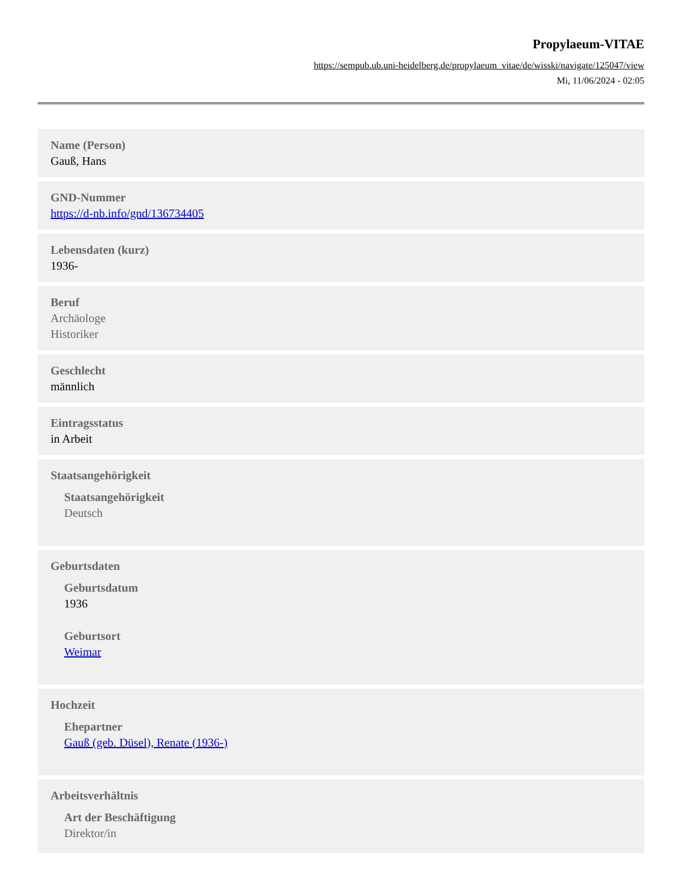Propylaeum-VITAE
https://sempub.ub.uni-heidelberg.de/propylaeum_vitae/de/wisski/navigate/125047/view
Mi, 11/06/2024 - 02:05
Name (Person)
Gauß, Hans
GND-Nummer
https://d-nb.info/gnd/136734405
Lebensdaten (kurz)
1936-
Beruf
Archäologe
Historiker
Geschlecht
männlich
Eintragsstatus
in Arbeit
Staatsangehörigkeit
Staatsangehörigkeit
Deutsch
Geburtsdaten
Geburtsdatum
1936
Geburtsort
Weimar
Hochzeit
Ehepartner
Gauß (geb. Düsel), Renate (1936-)
Arbeitsverhältnis
Art der Beschäftigung
Direktor/in